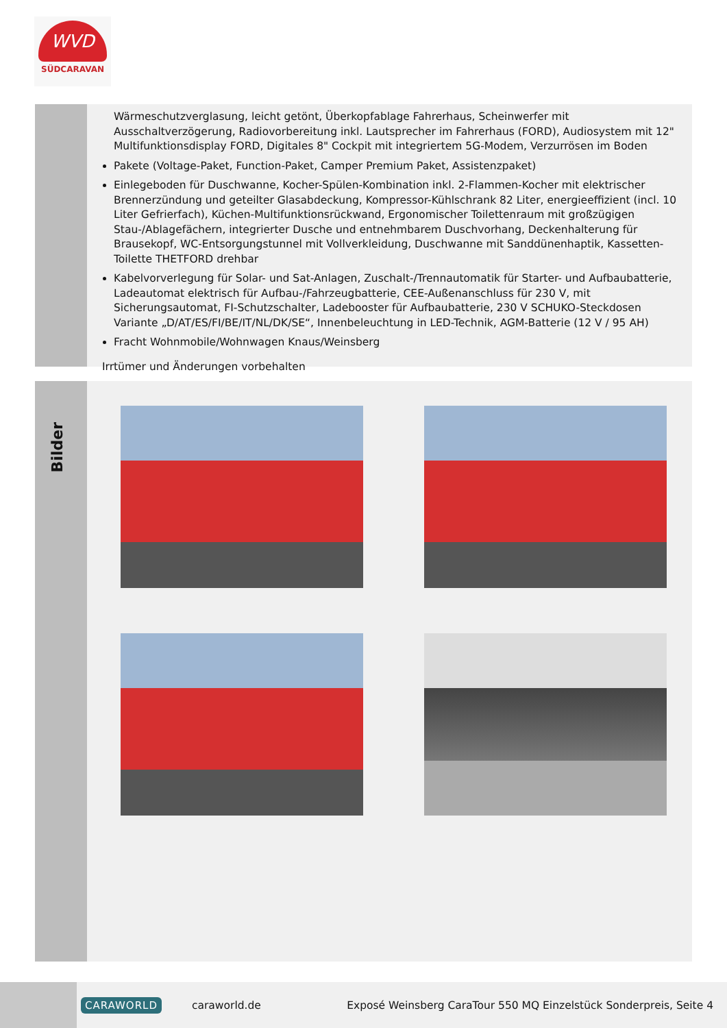WVD
SÜDCARAVAN
Wärmeschutzverglasung, leicht getönt, Überkopfablage Fahrerhaus, Scheinwerfer mit Ausschaltverzögerung, Radiovorbereitung inkl. Lautsprecher im Fahrerhaus (FORD), Audiosystem mit 12" Multifunktionsdisplay FORD, Digitales 8" Cockpit mit integriertem 5G-Modem, Verzurrösen im Boden
Pakete (Voltage-Paket, Function-Paket, Camper Premium Paket, Assistenzpaket)
Einlegeboden für Duschwanne, Kocher-Spülen-Kombination inkl. 2-Flammen-Kocher mit elektrischer Brennerzündung und geteilter Glasabdeckung, Kompressor-Kühlschrank 82 Liter, energieeffizient (incl. 10 Liter Gefrierfach), Küchen-Multifunktionsrückwand, Ergonomischer Toilettenraum mit großzügigen Stau-/Ablagefächern, integrierter Dusche und entnehmbarem Duschvorhang, Deckenhalterung für Brausekopf, WC-Entsorgungstunnel mit Vollverkleidung, Duschwanne mit Sanddünenhaptik, Kassetten-Toilette THETFORD drehbar
Kabelvorverlegung für Solar- und Sat-Anlagen, Zuschalt-/Trennautomatik für Starter- und Aufbaubatterie, Ladeautomat elektrisch für Aufbau-/Fahrzeugbatterie, CEE-Außenanschluss für 230 V, mit Sicherungsautomat, FI-Schutzschalter, Ladebooster für Aufbaubatterie, 230 V SCHUKO-Steckdosen Variante „D/AT/ES/FI/BE/IT/NL/DK/SE“, Innenbeleuchtung in LED-Technik, AGM-Batterie (12 V / 95 AH)
Fracht Wohnmobile/Wohnwagen Knaus/Weinsberg
Irrtümer und Änderungen vorbehalten
Bilder
CARAWORLD caraworld.de Exposé Weinsberg CaraTour 550 MQ Einzelstück Sonderpreis, Seite 4